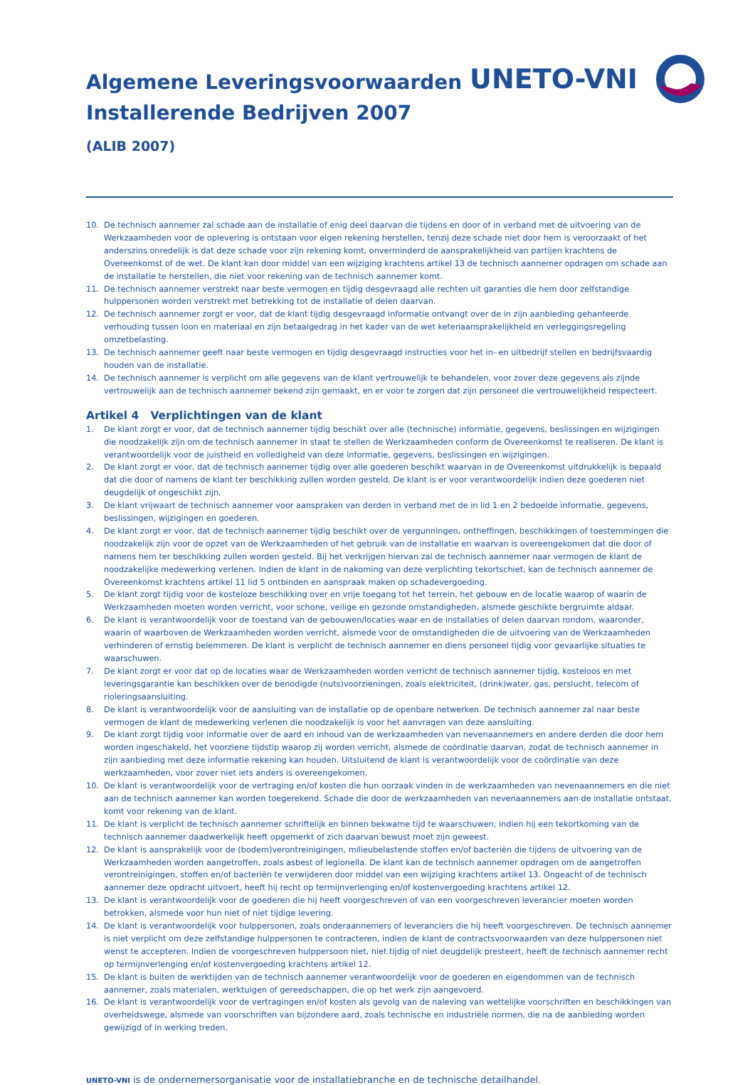UNETO-VNI
Algemene Leveringsvoorwaarden
Installerende Bedrijven 2007
(ALIB 2007)
10. De technisch aannemer zal schade aan de installatie of enig deel daarvan die tijdens en door of in verband met de uitvoering van de Werkzaamheden voor de oplevering is ontstaan voor eigen rekening herstellen, tenzij deze schade niet door hem is veroorzaakt of het anderszins onredelijk is dat deze schade voor zijn rekening komt, onverminderd de aansprakelijkheid van partijen krachtens de Overeenkomst of de wet. De klant kan door middel van een wijziging krachtens artikel 13 de technisch aannemer opdragen om schade aan de installatie te herstellen, die niet voor rekening van de technisch aannemer komt.
11. De technisch aannemer verstrekt naar beste vermogen en tijdig desgevraagd alle rechten uit garanties die hem door zelfstandige hulppersonen worden verstrekt met betrekking tot de installatie of delen daarvan.
12. De technisch aannemer zorgt er voor, dat de klant tijdig desgevraagd informatie ontvangt over de in zijn aanbieding gehanteerde verhouding tussen loon en materiaal en zijn betaalgedrag in het kader van de wet ketenaansprakelijkheid en verleggingsregeling omzetbelasting.
13. De technisch aannemer geeft naar beste vermogen en tijdig desgevraagd instructies voor het in- en uitbedrijf stellen en bedrijfsvaardig houden van de installatie.
14. De technisch aannemer is verplicht om alle gegevens van de klant vertrouwelijk te behandelen, voor zover deze gegevens als zijnde vertrouwelijk aan de technisch aannemer bekend zijn gemaakt, en er voor te zorgen dat zijn personeel die vertrouwelijkheid respecteert.
Artikel 4 Verplichtingen van de klant
1. De klant zorgt er voor, dat de technisch aannemer tijdig beschikt over alle (technische) informatie, gegevens, beslissingen en wijzigingen die noodzakelijk zijn om de technisch aannemer in staat te stellen de Werkzaamheden conform de Overeenkomst te realiseren. De klant is verantwoordelijk voor de juistheid en volledigheid van deze informatie, gegevens, beslissingen en wijzigingen.
2. De klant zorgt er voor, dat de technisch aannemer tijdig over alle goederen beschikt waarvan in de Overeenkomst uitdrukkelijk is bepaald dat die door of namens de klant ter beschikking zullen worden gesteld. De klant is er voor verantwoordelijk indien deze goederen niet deugdelijk of ongeschikt zijn.
3. De klant vrijwaart de technisch aannemer voor aanspraken van derden in verband met de in lid 1 en 2 bedoelde informatie, gegevens, beslissingen, wijzigingen en goederen.
4. De klant zorgt er voor, dat de technisch aannemer tijdig beschikt over de vergunningen, ontheffingen, beschikkingen of toestemmingen die noodzakelijk zijn voor de opzet van de Werkzaamheden of het gebruik van de installatie en waarvan is overeengekomen dat die door of namens hem ter beschikking zullen worden gesteld. Bij het verkrijgen hiervan zal de technisch aannemer naar vermogen de klant de noodzakelijke medewerking verlenen. Indien de klant in de nakoming van deze verplichting tekortschiet, kan de technisch aannemer de Overeenkomst krachtens artikel 11 lid 5 ontbinden en aanspraak maken op schadevergoeding.
5. De klant zorgt tijdig voor de kosteloze beschikking over en vrije toegang tot het terrein, het gebouw en de locatie waarop of waarin de Werkzaamheden moeten worden verricht, voor schone, veilige en gezonde omstandigheden, alsmede geschikte bergruimte aldaar.
6. De klant is verantwoordelijk voor de toestand van de gebouwen/locaties waar en de installaties of delen daarvan rondom, waaronder, waarin of waarboven de Werkzaamheden worden verricht, alsmede voor de omstandigheden die de uitvoering van de Werkzaamheden verhinderen of ernstig belemmeren. De klant is verplicht de technisch aannemer en diens personeel tijdig voor gevaarlijke situaties te waarschuwen.
7. De klant zorgt er voor dat op de locaties waar de Werkzaamheden worden verricht de technisch aannemer tijdig, kosteloos en met leveringsgarantie kan beschikken over de benodigde (nuts)voorzieningen, zoals elektriciteit, (drink)water, gas, perslucht, telecom of rioleringsaansluiting.
8. De klant is verantwoordelijk voor de aansluiting van de installatie op de openbare netwerken. De technisch aannemer zal naar beste vermogen de klant de medewerking verlenen die noodzakelijk is voor het aanvragen van deze aansluiting.
9. De klant zorgt tijdig voor informatie over de aard en inhoud van de werkzaamheden van nevenaannemers en andere derden die door hem worden ingeschakeld, het voorziene tijdstip waarop zij worden verricht, alsmede de coördinatie daarvan, zodat de technisch aannemer in zijn aanbieding met deze informatie rekening kan houden. Uitsluitend de klant is verantwoordelijk voor de coördinatie van deze werkzaamheden, voor zover niet iets anders is overeengekomen.
10. De klant is verantwoordelijk voor de vertraging en/of kosten die hun oorzaak vinden in de werkzaamheden van nevenaannemers en die niet aan de technisch aannemer kan worden toegerekend. Schade die door de werkzaamheden van nevenaannemers aan de installatie ontstaat, komt voor rekening van de klant.
11. De klant is verplicht de technisch aannemer schriftelijk en binnen bekwame tijd te waarschuwen, indien hij een tekortkoming van de technisch aannemer daadwerkelijk heeft opgemerkt of zich daarvan bewust moet zijn geweest.
12. De klant is aansprakelijk voor de (bodem)verontreinigingen, milieubelastende stoffen en/of bacteriën die tijdens de uitvoering van de Werkzaamheden worden aangetroffen, zoals asbest of legionella. De klant kan de technisch aannemer opdragen om de aangetroffen verontreinigingen, stoffen en/of bacteriën te verwijderen door middel van een wijziging krachtens artikel 13. Ongeacht of de technisch aannemer deze opdracht uitvoert, heeft hij recht op termijnverlenging en/of kostenvergoeding krachtens artikel 12.
13. De klant is verantwoordelijk voor de goederen die hij heeft voorgeschreven of van een voorgeschreven leverancier moeten worden betrokken, alsmede voor hun niet of niet tijdige levering.
14. De klant is verantwoordelijk voor hulppersonen, zoals onderaannemers of leveranciers die hij heeft voorgeschreven. De technisch aannemer is niet verplicht om deze zelfstandige hulppersonen te contracteren, indien de klant de contractsvoorwaarden van deze hulppersonen niet wenst te accepteren. Indien de voorgeschreven hulppersoon niet, niet tijdig of niet deugdelijk presteert, heeft de technisch aannemer recht op termijnverlenging en/of kostenvergoeding krachtens artikel 12.
15. De klant is buiten de werktijden van de technisch aannemer verantwoordelijk voor de goederen en eigendommen van de technisch aannemer, zoals materialen, werktuigen of gereedschappen, die op het werk zijn aangevoerd.
16. De klant is verantwoordelijk voor de vertragingen en/of kosten als gevolg van de naleving van wettelijke voorschriften en beschikkingen van overheidswege, alsmede van voorschriften van bijzondere aard, zoals technische en industriële normen, die na de aanbieding worden gewijzigd of in werking treden.
UNETO-VNI is de ondernemersorganisatie voor de installatiebranche en de technische detailhandel.